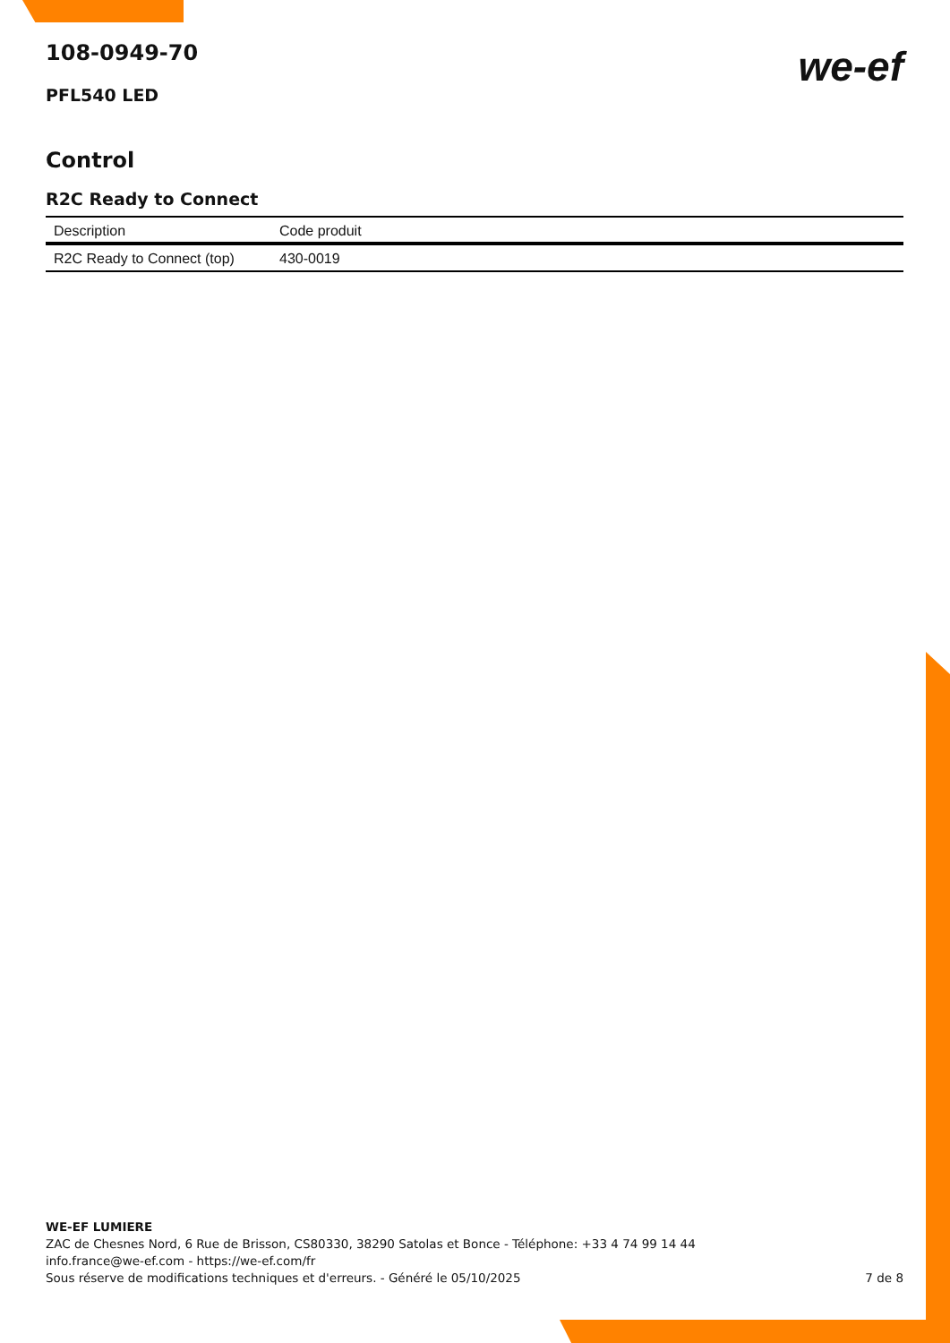we-ef
108-0949-70
PFL540 LED
Control
R2C Ready to Connect
| Description | Code produit |
| --- | --- |
| R2C Ready to Connect (top) | 430-0019 |
WE-EF LUMIERE
ZAC de Chesnes Nord, 6 Rue de Brisson, CS80330, 38290 Satolas et Bonce - Téléphone: +33 4 74 99 14 44
info.france@we-ef.com - https://we-ef.com/fr
7 de 8 Sous réserve de modifications techniques et d'erreurs. - Généré le 05/10/2025